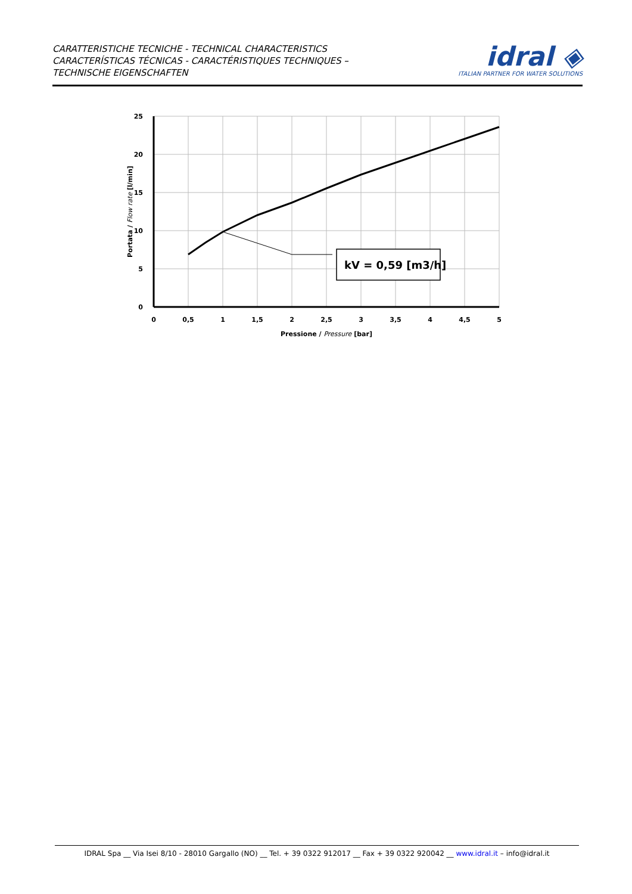CARATTERISTICHE TECNICHE - TECHNICAL CHARACTERISTICS
CARACTERÍSTICAS TÉCNICAS - CARACTÉRISTIQUES TECHNIQUES –
TECHNISCHE EIGENSCHAFTEN
idral ◈
ITALIAN PARTNER FOR WATER SOLUTIONS
kV = 0,59 [m3/h]
25
20
15
10
5
0
0
0,5
1
1,5
2
2,5
3
3,5
4
4,5
5
Pressione / Pressure [bar]
Portata / Flow rate [l/min]
IDRAL Spa __ Via Isei 8/10 - 28010 Gargallo (NO) __ Tel. + 39 0322 912017 __ Fax + 39 0322 920042 __ www.idral.it – info@idral.it